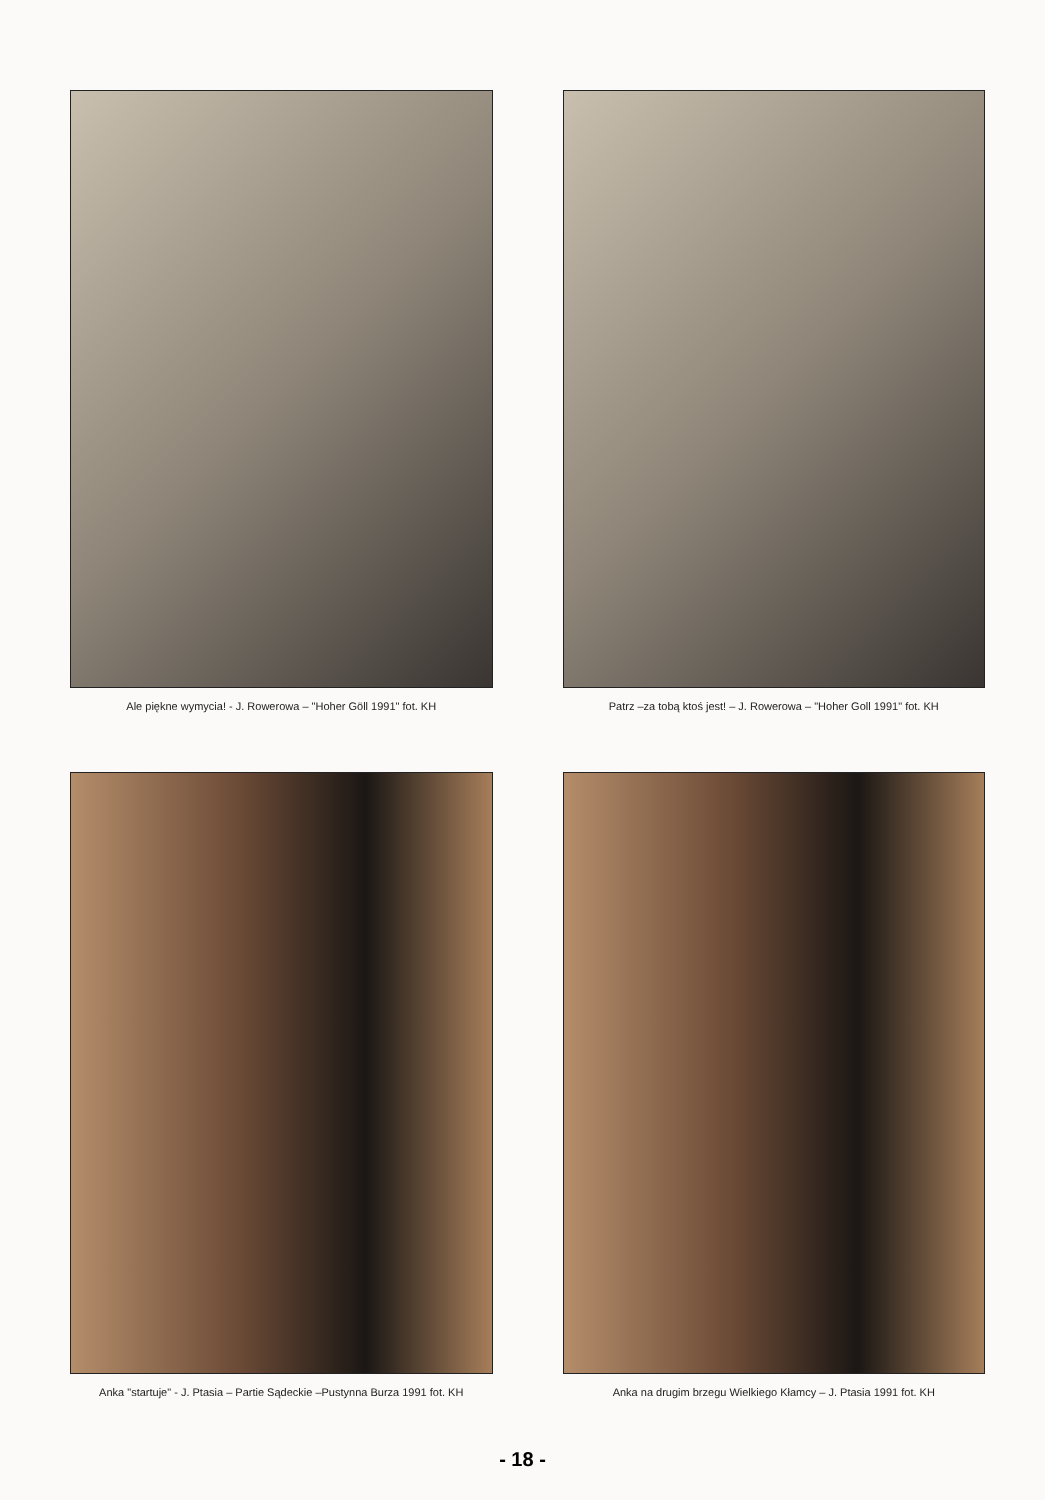Ale piękne wymycia! - J. Rowerowa – "Hoher Göll 1991" fot. KH
Patrz –za tobą ktoś jest! – J. Rowerowa – "Hoher Goll 1991" fot. KH
Anka "startuje" - J. Ptasia – Partie Sądeckie –Pustynna Burza 1991 fot. KH
Anka na drugim brzegu Wielkiego Kłamcy – J. Ptasia 1991 fot. KH
- 18 -